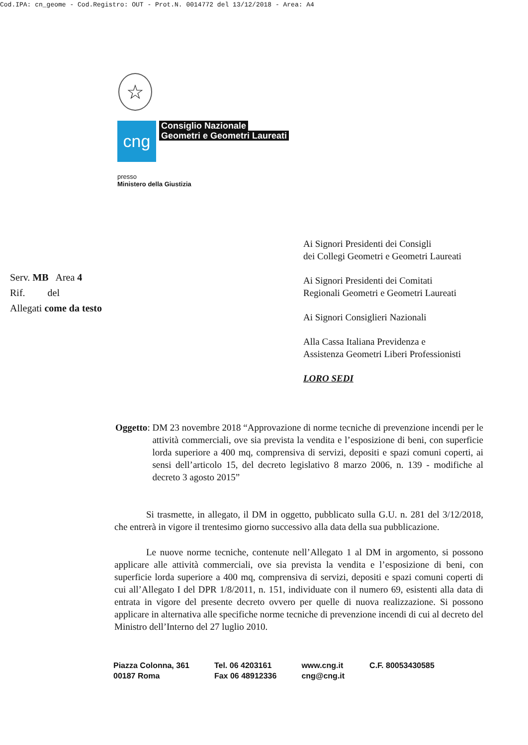Cod.IPA: cn_geome - Cod.Registro: OUT - Prot.N. 0014772 del 13/12/2018 - Area: A4
☆
cng
Consiglio Nazionale
Geometri e Geometri Laureati
presso
Ministero della Giustizia
Serv. MB Area 4
Rif. del
Allegati come da testo
Ai Signori Presidenti dei Consigli
dei Collegi Geometri e Geometri Laureati
Ai Signori Presidenti dei Comitati
Regionali Geometri e Geometri Laureati
Ai Signori Consiglieri Nazionali
Alla Cassa Italiana Previdenza e
Assistenza Geometri Liberi Professionisti
LORO SEDI
Oggetto:
DM 23 novembre 2018 “Approvazione di norme tecniche di prevenzione incendi per le attività commerciali, ove sia prevista la vendita e l’esposizione di beni, con superficie lorda superiore a 400 mq, comprensiva di servizi, depositi e spazi comuni coperti, ai sensi dell’articolo 15, del decreto legislativo 8 marzo 2006, n. 139 - modifiche al decreto 3 agosto 2015”
Si trasmette, in allegato, il DM in oggetto, pubblicato sulla G.U. n. 281 del 3/12/2018, che entrerà in vigore il trentesimo giorno successivo alla data della sua pubblicazione.
Le nuove norme tecniche, contenute nell’Allegato 1 al DM in argomento, si possono applicare alle attività commerciali, ove sia prevista la vendita e l’esposizione di beni, con superficie lorda superiore a 400 mq, comprensiva di servizi, depositi e spazi comuni coperti di cui all’Allegato I del DPR 1/8/2011, n. 151, individuate con il numero 69, esistenti alla data di entrata in vigore del presente decreto ovvero per quelle di nuova realizzazione. Si possono applicare in alternativa alle specifiche norme tecniche di prevenzione incendi di cui al decreto del Ministro dell’Interno del 27 luglio 2010.
Piazza Colonna, 361
00187 Roma
Tel. 06 4203161
Fax 06 48912336
www.cng.it
cng@cng.it
C.F. 80053430585